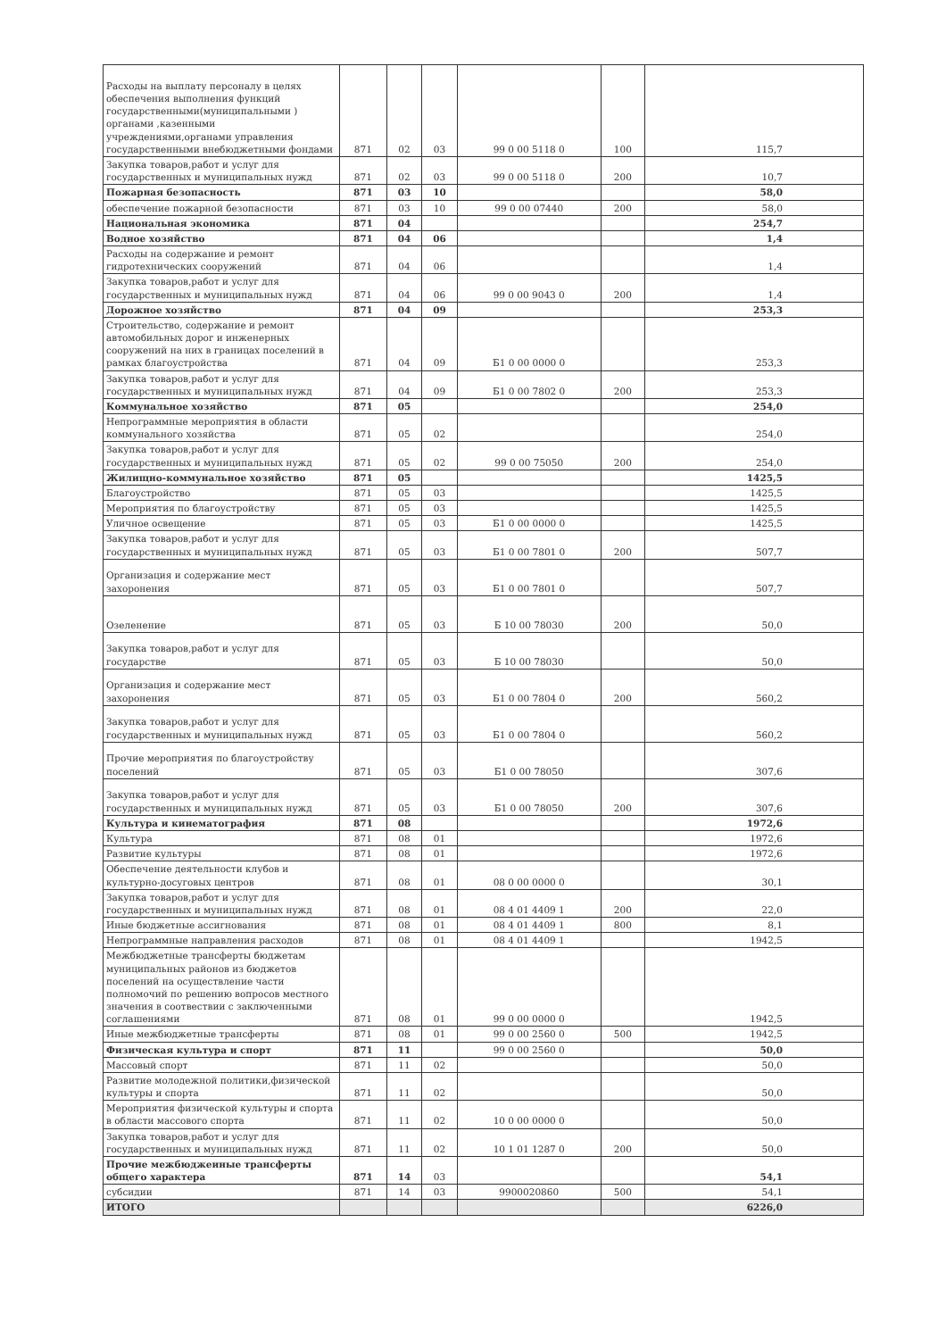| Расходы на выплату персоналу в целях обеспечения выполнения функций государственными(муниципальными ) органами ,казенными учреждениями,органами управления государственными внебюджетными фондами | 871 | 02 | 03 | 99 0 00 5118 0 | 100 | 115,7 |
| Закупка товаров,работ и услуг для государственных и муниципальных нужд | 871 | 02 | 03 | 99 0 00 5118 0 | 200 | 10,7 |
| Пожарная безопасность | 871 | 03 | 10 | | | 58,0 |
| обеспечение пожарной безопасности | 871 | 03 | 10 | 99 0 00 07440 | 200 | 58,0 |
| Национальная экономика | 871 | 04 | | | | 254,7 |
| Водное хозяйство | 871 | 04 | 06 | | | 1,4 |
| Расходы на содержание и ремонт гидротехнических сооружений | 871 | 04 | 06 | | | 1,4 |
| Закупка товаров,работ и услуг для государственных и муниципальных нужд | 871 | 04 | 06 | 99 0 00 9043 0 | 200 | 1,4 |
| Дорожное хозяйство | 871 | 04 | 09 | | | 253,3 |
| Строительство, содержание и ремонт автомобильных дорог и инженерных сооружений на них в границах поселений в рамках благоустройства | 871 | 04 | 09 | Б1 0 00 0000 0 | | 253,3 |
| Закупка товаров,работ и услуг для государственных и муниципальных нужд | 871 | 04 | 09 | Б1 0 00 7802 0 | 200 | 253,3 |
| Коммунальное хозяйство | 871 | 05 | | | | 254,0 |
| Непрограммные мероприятия в области коммунального хозяйства | 871 | 05 | 02 | | | 254,0 |
| Закупка товаров,работ и услуг для государственных и муниципальных нужд | 871 | 05 | 02 | 99 0 00 75050 | 200 | 254,0 |
| Жилищно-коммунальное хозяйство | 871 | 05 | | | | 1425,5 |
| Благоустройство | 871 | 05 | 03 | | | 1425,5 |
| Мероприятия по благоустройству | 871 | 05 | 03 | | | 1425,5 |
| Уличное освещение | 871 | 05 | 03 | Б1 0 00 0000 0 | | 1425,5 |
| Закупка товаров,работ и услуг для государственных и муниципальных нужд | 871 | 05 | 03 | Б1 0 00 7801 0 | 200 | 507,7 |
| Организация и содержание мест захоронения | 871 | 05 | 03 | Б1 0 00 7801 0 | | 507,7 |
| Озеленение | 871 | 05 | 03 | Б 10 00 78030 | 200 | 50,0 |
| Закупка товаров,работ и услуг для государстве | 871 | 05 | 03 | Б 10 00 78030 | | 50,0 |
| Организация и содержание мест захоронения | 871 | 05 | 03 | Б1 0 00 7804 0 | 200 | 560,2 |
| Закупка товаров,работ и услуг для государственных и муниципальных нужд | 871 | 05 | 03 | Б1 0 00 7804 0 | | 560,2 |
| Прочие мероприятия по благоустройству поселений | 871 | 05 | 03 | Б1 0 00 78050 | | 307,6 |
| Закупка товаров,работ и услуг для государственных и муниципальных нужд | 871 | 05 | 03 | Б1 0 00 78050 | 200 | 307,6 |
| Культура и кинематография | 871 | 08 | | | | 1972,6 |
| Культура | 871 | 08 | 01 | | | 1972,6 |
| Развитие культуры | 871 | 08 | 01 | | | 1972,6 |
| Обеспечение деятельности клубов и культурно-досуговых центров | 871 | 08 | 01 | 08 0 00 0000 0 | | 30,1 |
| Закупка товаров,работ и услуг для государственных и муниципальных нужд | 871 | 08 | 01 | 08 4 01 4409 1 | 200 | 22,0 |
| Иные бюджетные ассигнования | 871 | 08 | 01 | 08 4 01 4409 1 | 800 | 8,1 |
| Непрограммные направления расходов | 871 | 08 | 01 | 08 4 01 4409 1 | | 1942,5 |
| Межбюджетные трансферты бюджетам муниципальных районов из бюджетов поселений на осуществление части полномочий по решению вопросов местного значения в соотвествии с заключенными соглашениями | 871 | 08 | 01 | 99 0 00 0000 0 | | 1942,5 |
| Иные межбюджетные трансферты | 871 | 08 | 01 | 99 0 00 2560 0 | 500 | 1942,5 |
| Физическая культура и спорт | 871 | 11 | | 99 0 00 2560 0 | | 50,0 |
| Массовый спорт | 871 | 11 | 02 | | | 50,0 |
| Развитие молодежной политики,физической культуры и спорта | 871 | 11 | 02 | | | 50,0 |
| Мероприятия физической культуры и спорта в области массового спорта | 871 | 11 | 02 | 10 0 00 0000 0 | | 50,0 |
| Закупка товаров,работ и услуг для государственных и муниципальных нужд | 871 | 11 | 02 | 10 1 01 1287 0 | 200 | 50,0 |
| Прочие межбюджеиные трансферты общего характера | 871 | 14 | 03 | | | 54,1 |
| субсидии | 871 | 14 | 03 | 9900020860 | 500 | 54,1 |
| ИТОГО | | | | | | 6226,0 |